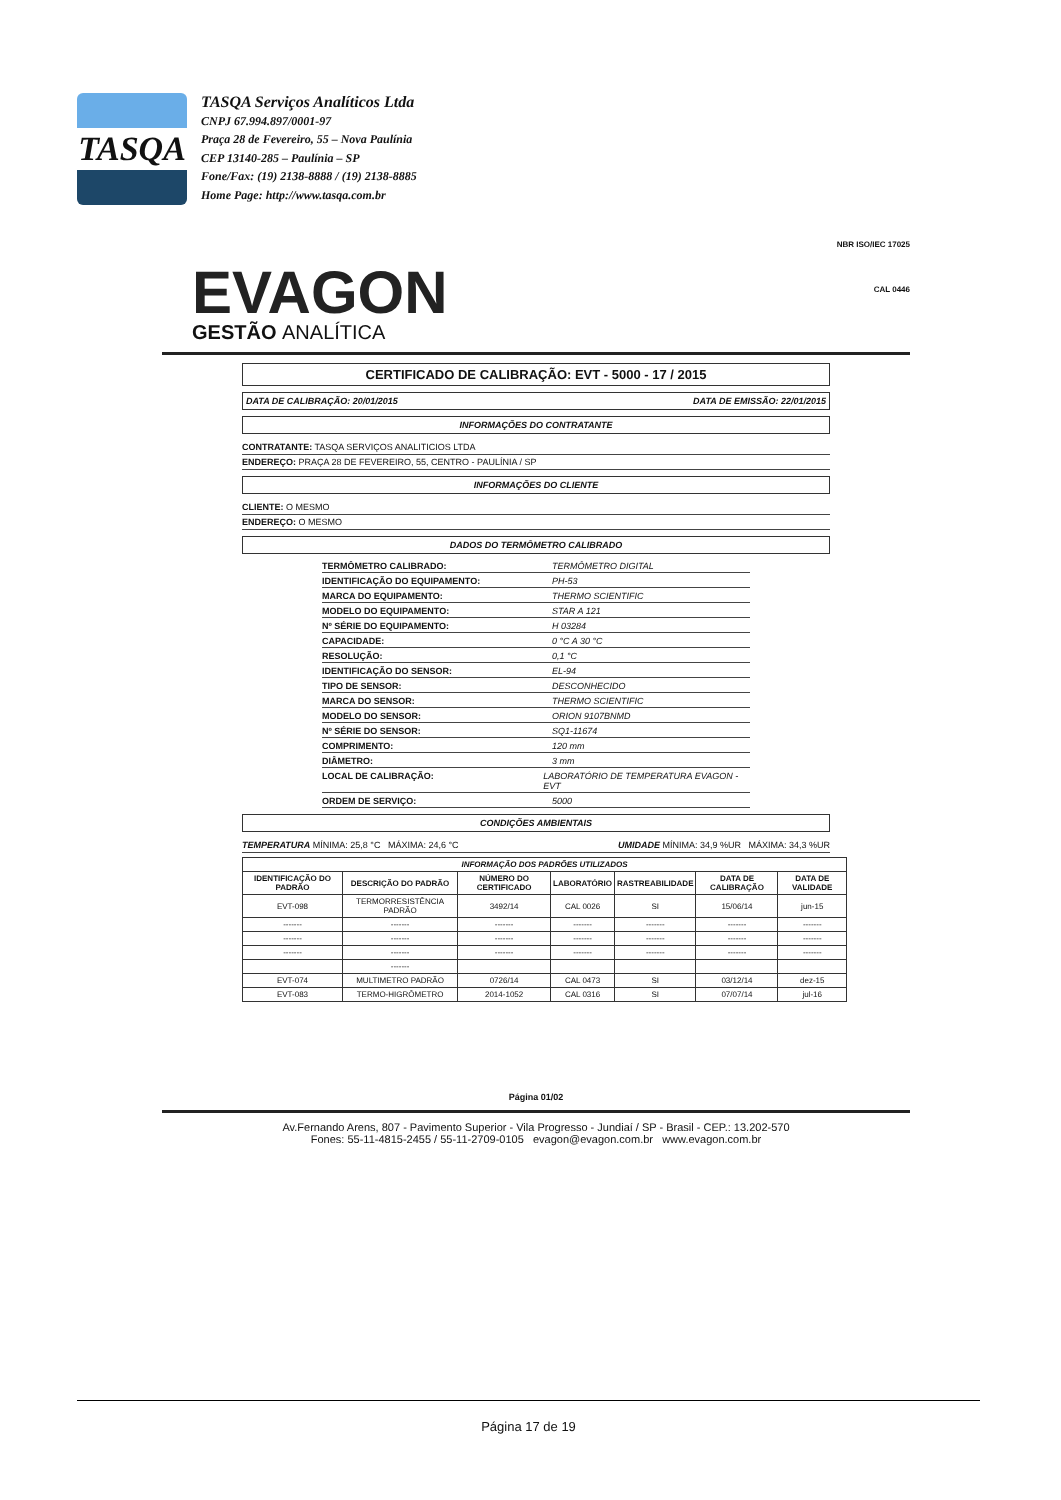TASQA
TASQA Serviços Analíticos Ltda
CNPJ 67.994.897/0001-97
Praça 28 de Fevereiro, 55 – Nova Paulínia
CEP 13140-285 – Paulínia – SP
Fone/Fax: (19) 2138-8888 / (19) 2138-8885
Home Page: http://www.tasqa.com.br
EVAGON
GESTÃO ANALÍTICA
NBR ISO/IEC 17025
CAL 0446
CERTIFICADO DE CALIBRAÇÃO: EVT - 5000 - 17 / 2015
DATA DE CALIBRAÇÃO: 20/01/2015 DATA DE EMISSÃO: 22/01/2015
INFORMAÇÕES DO CONTRATANTE
CONTRATANTE: TASQA SERVIÇOS ANALITICIOS LTDA
ENDEREÇO: PRAÇA 28 DE FEVEREIRO, 55, CENTRO - PAULÍNIA / SP
INFORMAÇÕES DO CLIENTE
CLIENTE: O MESMO
ENDEREÇO: O MESMO
DADOS DO TERMÔMETRO CALIBRADO
TERMÔMETRO CALIBRADO: TERMÔMETRO DIGITAL
IDENTIFICAÇÃO DO EQUIPAMENTO: PH-53
MARCA DO EQUIPAMENTO: THERMO SCIENTIFIC
MODELO DO EQUIPAMENTO: STAR A 121
Nº SÉRIE DO EQUIPAMENTO: H 03284
CAPACIDADE: 0 °C A 30 °C
RESOLUÇÃO: 0,1 °C
IDENTIFICAÇÃO DO SENSOR: EL-94
TIPO DE SENSOR: DESCONHECIDO
MARCA DO SENSOR: THERMO SCIENTIFIC
MODELO DO SENSOR: ORION 9107BNMD
Nº SÉRIE DO SENSOR: SQ1-11674
COMPRIMENTO: 120 mm
DIÂMETRO: 3 mm
LOCAL DE CALIBRAÇÃO: LABORATÓRIO DE TEMPERATURA EVAGON - EVT
ORDEM DE SERVIÇO: 5000
CONDIÇÕES AMBIENTAIS
TEMPERATURA MÍNIMA: 25,8 °C MÁXIMA: 24,6 °C UMIDADE MÍNIMA: 34,9 %UR MÁXIMA: 34,3 %UR
| INFORMAÇÃO DOS PADRÕES UTILIZADOS | | | | | | |
| --- | --- | --- | --- | --- | --- | --- |
| IDENTIFICAÇÃO DO PADRÃO | DESCRIÇÃO DO PADRÃO | NÚMERO DO CERTIFICADO | LABORATÓRIO | RASTREABILIDADE | DATA DE CALIBRAÇÃO | DATA DE VALIDADE |
| EVT-098 | TERMORRESISTÊNCIA PADRÃO | 3492/14 | CAL 0026 | SI | 15/06/14 | jun-15 |
| ------- | ------- | ------- | ------- | ------- | ------- | ------- |
| ------- | ------- | ------- | ------- | ------- | ------- | ------- |
| ------- | ------- | ------- | ------- | ------- | ------- | ------- |
| | ------- | | | | | |
| EVT-074 | MULTIMETRO PADRÃO | 0726/14 | CAL 0473 | SI | 03/12/14 | dez-15 |
| EVT-083 | TERMO-HIGRÔMETRO | 2014-1052 | CAL 0316 | SI | 07/07/14 | jul-16 |
Página 01/02
Av.Fernando Arens, 807 - Pavimento Superior - Vila Progresso - Jundiaí / SP - Brasil - CEP.: 13.202-570
Fones: 55-11-4815-2455 / 55-11-2709-0105 evagon@evagon.com.br www.evagon.com.br
Página 17 de 19